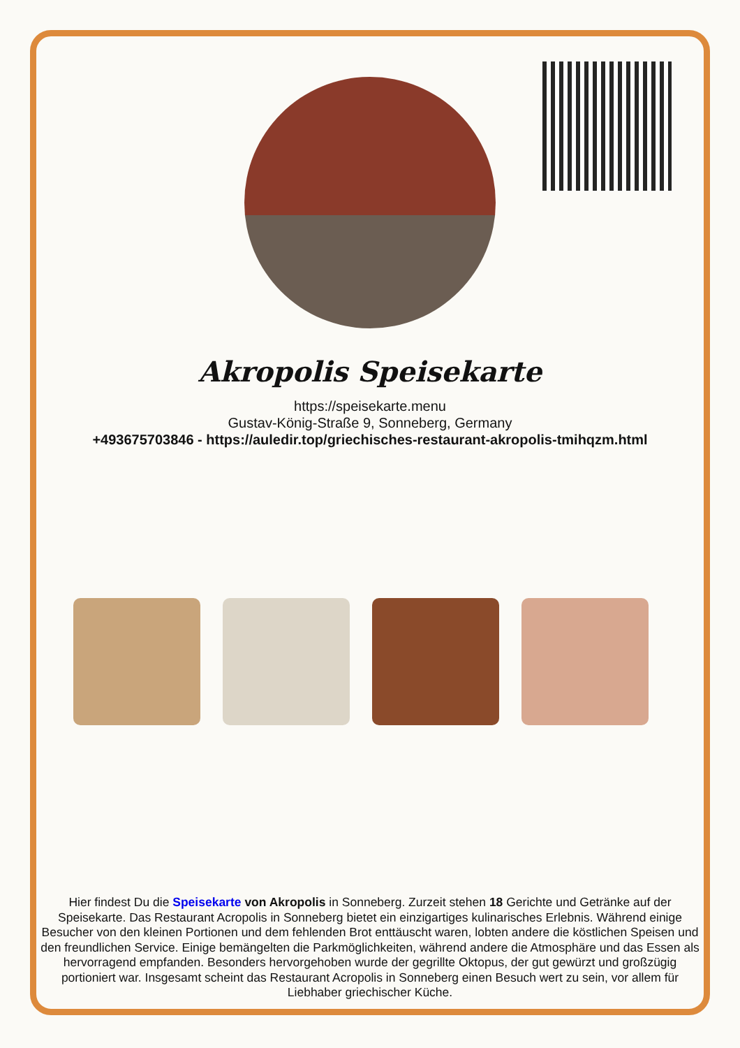Akropolis Speisekarte
https://speisekarte.menu
Gustav-König-Straße 9, Sonneberg, Germany
+493675703846 - https://auledir.top/griechisches-restaurant-akropolis-tmihqzm.html
Hier findest Du die Speisekarte von Akropolis in Sonneberg. Zurzeit stehen 18 Gerichte und Getränke auf der Speisekarte. Das Restaurant Acropolis in Sonneberg bietet ein einzigartiges kulinarisches Erlebnis. Während einige Besucher von den kleinen Portionen und dem fehlenden Brot enttäuscht waren, lobten andere die köstlichen Speisen und den freundlichen Service. Einige bemängelten die Parkmöglichkeiten, während andere die Atmosphäre und das Essen als hervorragend empfanden. Besonders hervorgehoben wurde der gegrillte Oktopus, der gut gewürzt und großzügig portioniert war. Insgesamt scheint das Restaurant Acropolis in Sonneberg einen Besuch wert zu sein, vor allem für Liebhaber griechischer Küche.